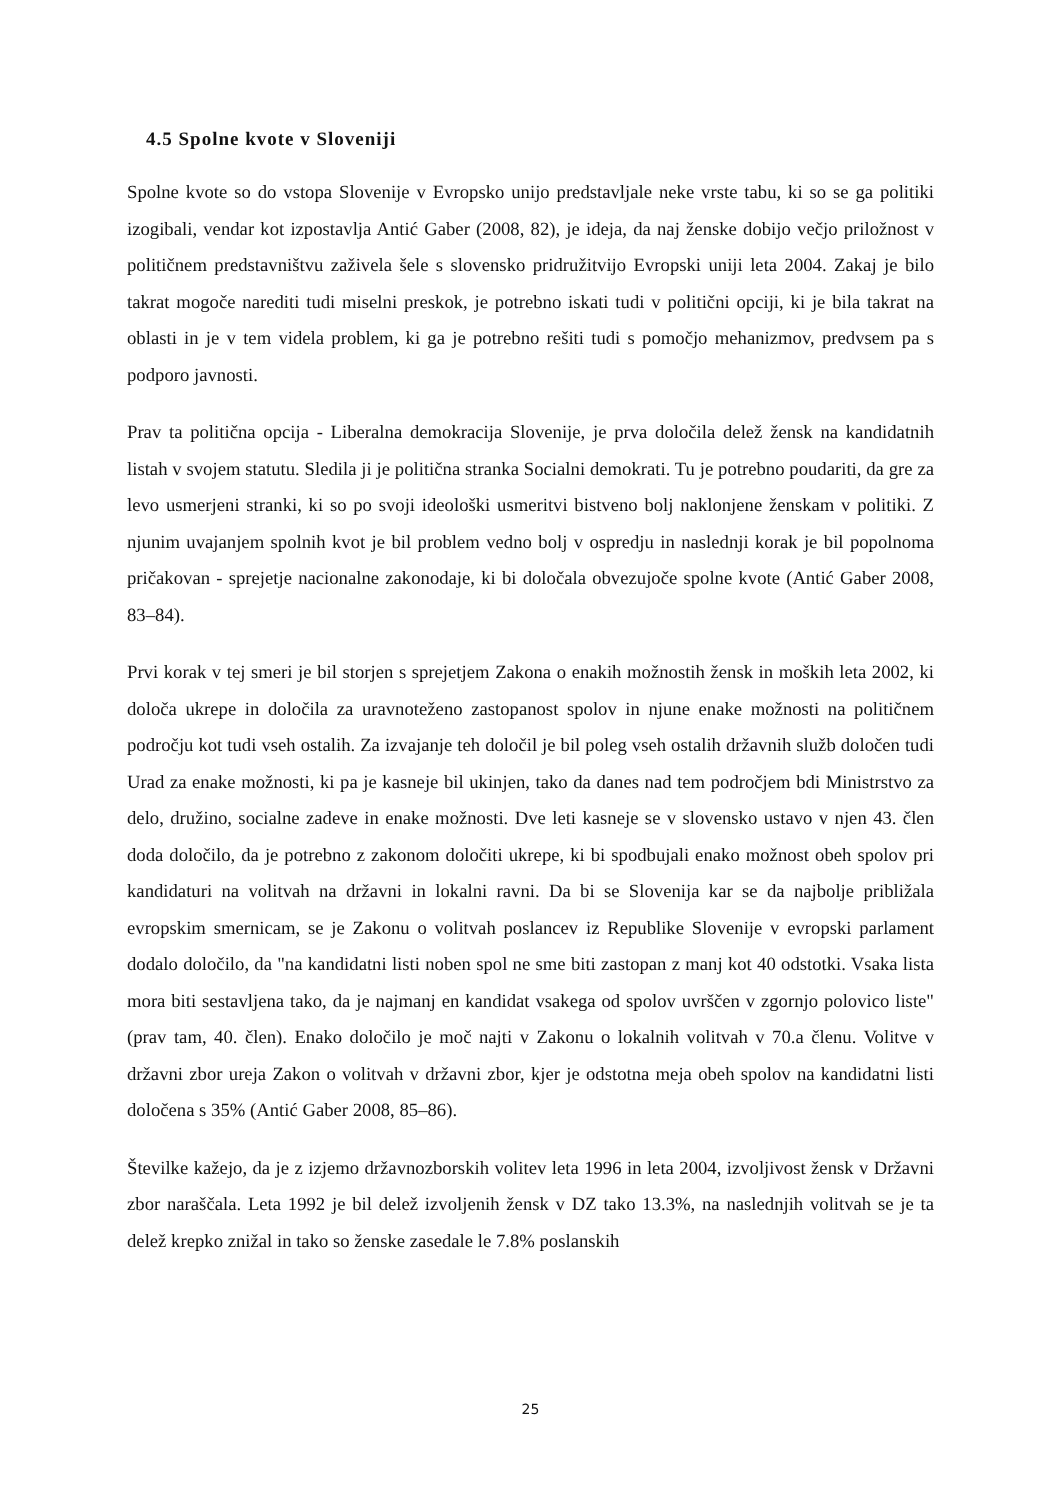4.5 Spolne kvote v Sloveniji
Spolne kvote so do vstopa Slovenije v Evropsko unijo predstavljale neke vrste tabu, ki so se ga politiki izogibali, vendar kot izpostavlja Antić Gaber (2008, 82), je ideja, da naj ženske dobijo večjo priložnost v političnem predstavništvu zaživela šele s slovensko pridružitvijo Evropski uniji leta 2004. Zakaj je bilo takrat mogoče narediti tudi miselni preskok, je potrebno iskati tudi v politični opciji, ki je bila takrat na oblasti in je v tem videla problem, ki ga je potrebno rešiti tudi s pomočjo mehanizmov, predvsem pa s podporo javnosti.
Prav ta politična opcija - Liberalna demokracija Slovenije, je prva določila delež žensk na kandidatnih listah v svojem statutu. Sledila ji je politična stranka Socialni demokrati. Tu je potrebno poudariti, da gre za levo usmerjeni stranki, ki so po svoji ideološki usmeritvi bistveno bolj naklonjene ženskam v politiki. Z njunim uvajanjem spolnih kvot je bil problem vedno bolj v ospredju in naslednji korak je bil popolnoma pričakovan - sprejetje nacionalne zakonodaje, ki bi določala obvezujoče spolne kvote (Antić Gaber 2008, 83–84).
Prvi korak v tej smeri je bil storjen s sprejetjem Zakona o enakih možnostih žensk in moških leta 2002, ki določa ukrepe in določila za uravnoteženo zastopanost spolov in njune enake možnosti na političnem področju kot tudi vseh ostalih. Za izvajanje teh določil je bil poleg vseh ostalih državnih služb določen tudi Urad za enake možnosti, ki pa je kasneje bil ukinjen, tako da danes nad tem področjem bdi Ministrstvo za delo, družino, socialne zadeve in enake možnosti. Dve leti kasneje se v slovensko ustavo v njen 43. člen doda določilo, da je potrebno z zakonom določiti ukrepe, ki bi spodbujali enako možnost obeh spolov pri kandidaturi na volitvah na državni in lokalni ravni. Da bi se Slovenija kar se da najbolje približala evropskim smernicam, se je Zakonu o volitvah poslancev iz Republike Slovenije v evropski parlament dodalo določilo, da "na kandidatni listi noben spol ne sme biti zastopan z manj kot 40 odstotki. Vsaka lista mora biti sestavljena tako, da je najmanj en kandidat vsakega od spolov uvrščen v zgornjo polovico liste" (prav tam, 40. člen). Enako določilo je moč najti v Zakonu o lokalnih volitvah v 70.a členu. Volitve v državni zbor ureja Zakon o volitvah v državni zbor, kjer je odstotna meja obeh spolov na kandidatni listi določena s 35% (Antić Gaber 2008, 85–86).
Številke kažejo, da je z izjemo državnozborskih volitev leta 1996 in leta 2004, izvoljivost žensk v Državni zbor naraščala. Leta 1992 je bil delež izvoljenih žensk v DZ tako 13.3%, na naslednjih volitvah se je ta delež krepko znižal in tako so ženske zasedale le 7.8% poslanskih
25